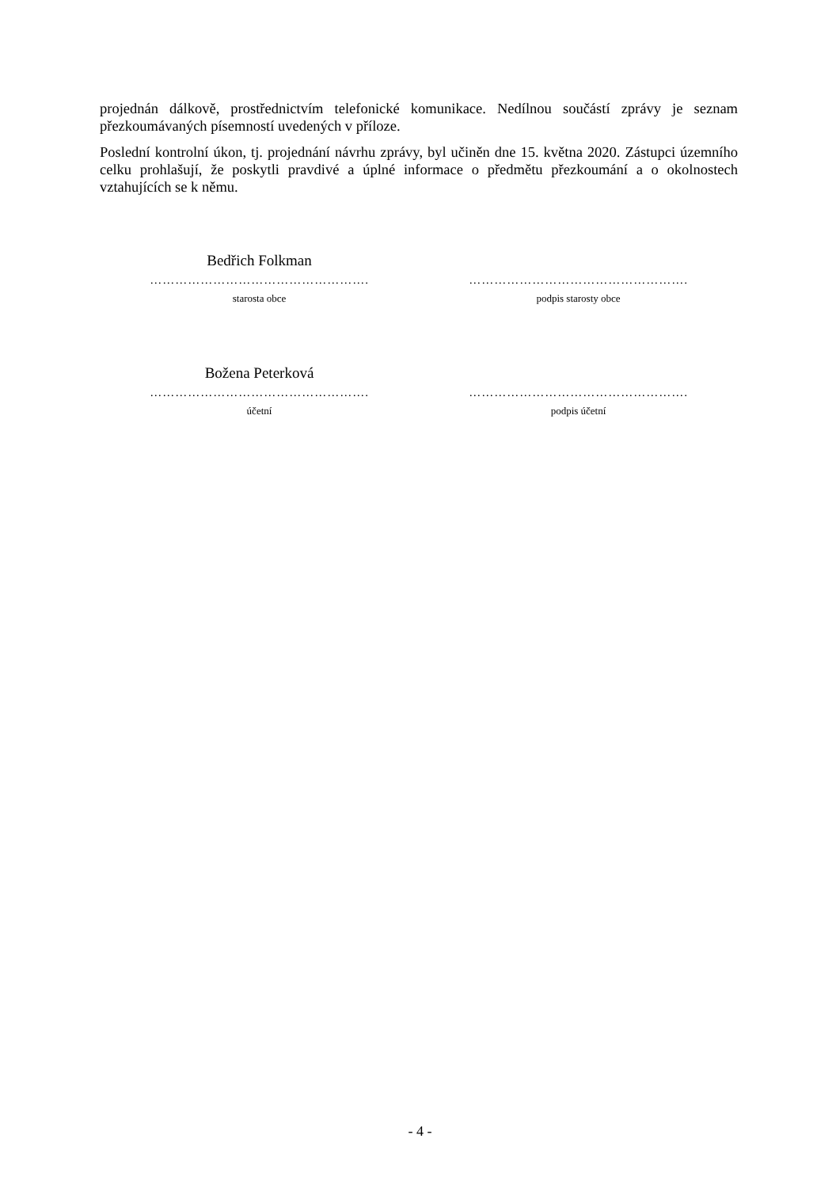projednán dálkově, prostřednictvím telefonické komunikace. Nedílnou součástí zprávy je seznam přezkoumávaných písemností uvedených v příloze.
Poslední kontrolní úkon, tj. projednání návrhu zprávy, byl učiněn dne 15. května 2020. Zástupci územního celku prohlašují, že poskytli pravdivé a úplné informace o předmětu přezkoumání a o okolnostech vztahujících se k němu.
Bedřich Folkman
…………………………………………….
starosta obce
…………………………………………….
podpis starosty obce
Božena Peterková
…………………………………………….
účetní
…………………………………………….
podpis účetní
- 4 -